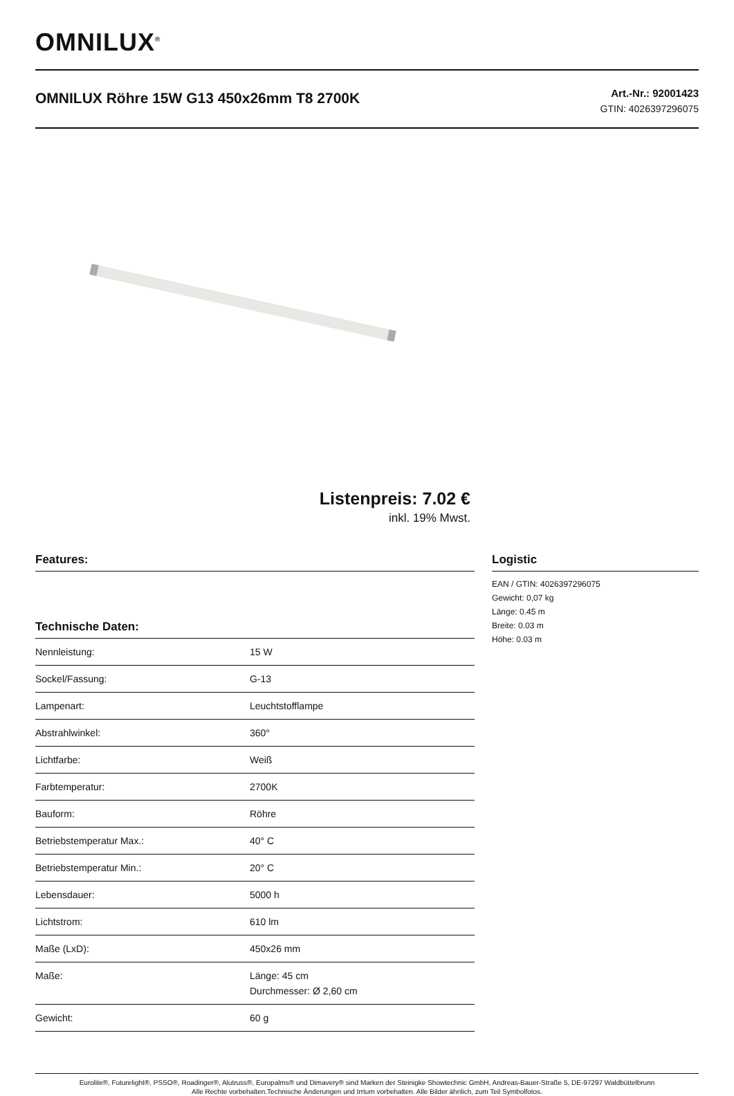OMNILUX<sup>®</sup>
OMNILUX Röhre 15W G13 450x26mm T8 2700K
Art.-Nr.: 92001423
GTIN: 4026397296075
Listenpreis: 7.02 €
inkl. 19% Mwst.
Features:
Technische Daten:
| Nennleistung: | 15 W |
| Sockel/Fassung: | G-13 |
| Lampenart: | Leuchtstofflampe |
| Abstrahlwinkel: | 360° |
| Lichtfarbe: | Weiß |
| Farbtemperatur: | 2700K |
| Bauform: | Röhre |
| Betriebstemperatur Max.: | 40° C |
| Betriebstemperatur Min.: | 20° C |
| Lebensdauer: | 5000 h |
| Lichtstrom: | 610 lm |
| Maße (LxD): | 450x26 mm |
| Maße: | Länge: 45 cm Durchmesser: Ø 2,60 cm |
| Gewicht: | 60 g |
Logistic
EAN / GTIN: 4026397296075
Gewicht: 0,07 kg
Länge: 0.45 m
Breite: 0.03 m
Höhe: 0.03 m
Eurolite®, Futurelight®, PSSO®, Roadinger®, Alutruss®, Europalms® und Dimavery® sind Marken der Steinigke Showtechnic GmbH, Andreas-Bauer-Straße 5, DE-97297 Waldbüttelbrunn
Alle Rechte vorbehalten.Technische Änderungen und Irrtum vorbehalten. Alle Bilder ähnlich, zum Teil Symbolfotos.